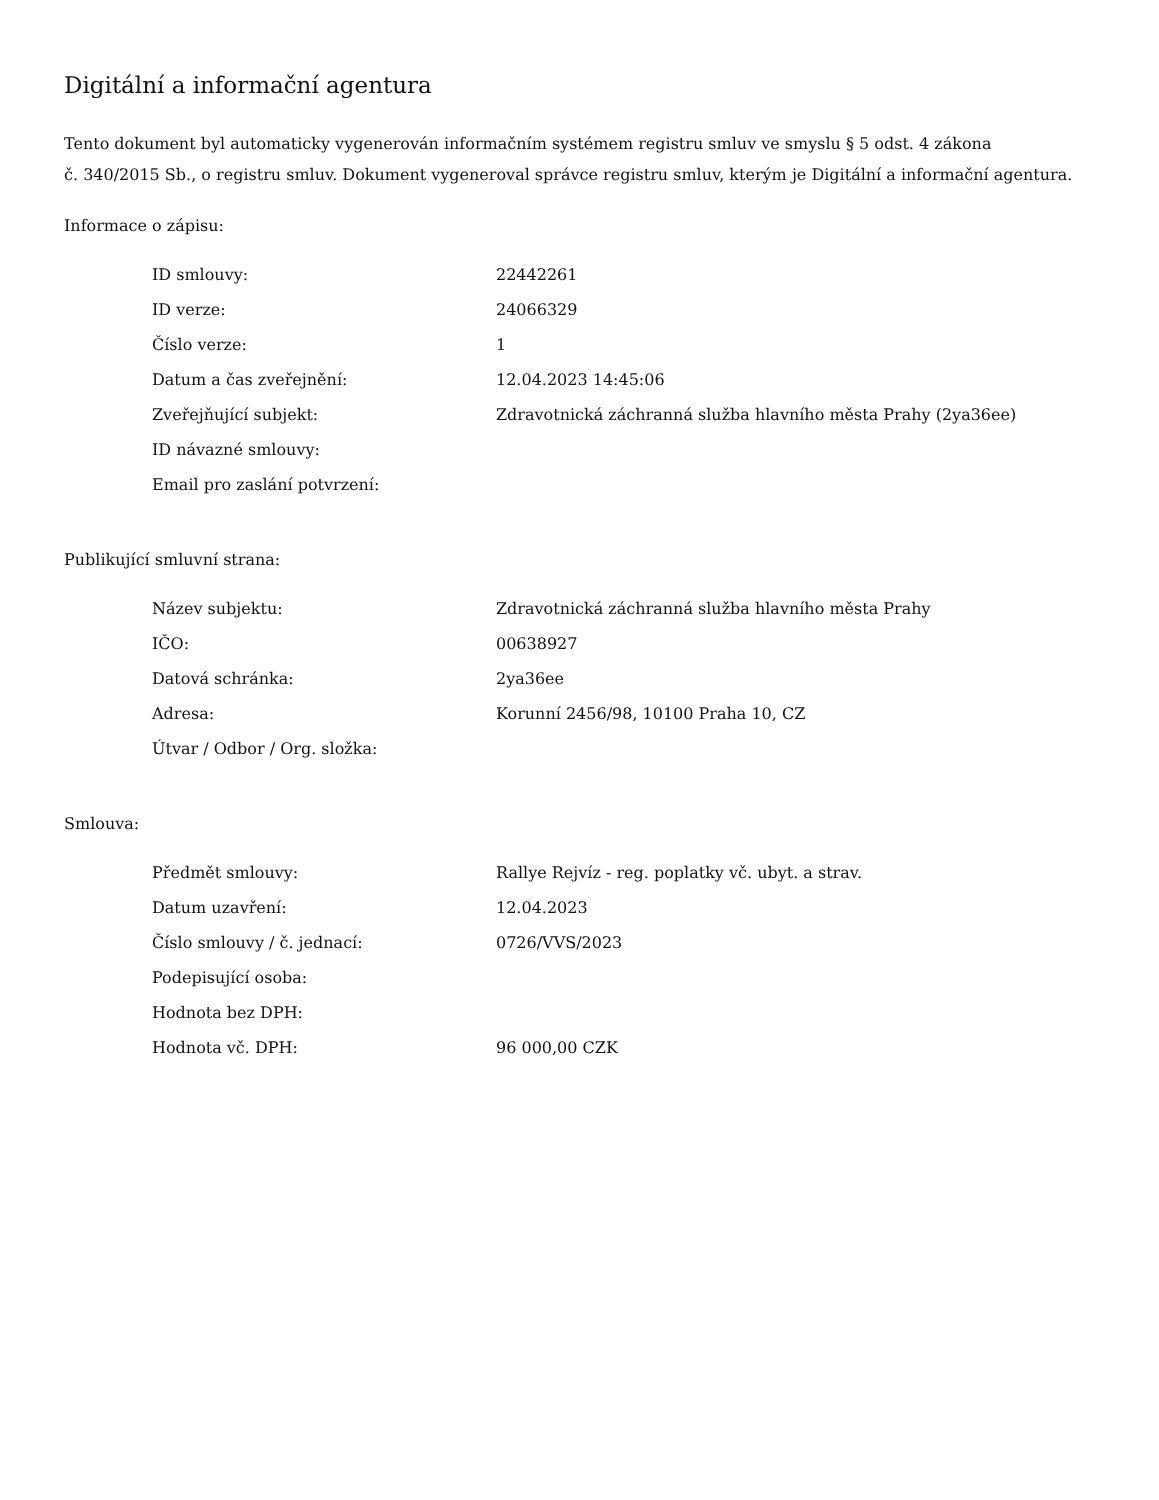Digitální a informační agentura
Tento dokument byl automaticky vygenerován informačním systémem registru smluv ve smyslu § 5 odst. 4 zákona
č. 340/2015 Sb., o registru smluv. Dokument vygeneroval správce registru smluv, kterým je Digitální a informační agentura.
Informace o zápisu:
| ID smlouvy: | 22442261 |
| ID verze: | 24066329 |
| Číslo verze: | 1 |
| Datum a čas zveřejnění: | 12.04.2023 14:45:06 |
| Zveřejňující subjekt: | Zdravotnická záchranná služba hlavního města Prahy (2ya36ee) |
| ID návazné smlouvy: | |
| Email pro zaslání potvrzení: | |
Publikující smluvní strana:
| Název subjektu: | Zdravotnická záchranná služba hlavního města Prahy |
| IČO: | 00638927 |
| Datová schránka: | 2ya36ee |
| Adresa: | Korunní 2456/98, 10100 Praha 10, CZ |
| Útvar / Odbor / Org. složka: | |
Smlouva:
| Předmět smlouvy: | Rallye Rejvíz - reg. poplatky vč. ubyt. a strav. |
| Datum uzavření: | 12.04.2023 |
| Číslo smlouvy / č. jednací: | 0726/VVS/2023 |
| Podepisující osoba: | |
| Hodnota bez DPH: | |
| Hodnota vč. DPH: | 96 000,00 CZK |